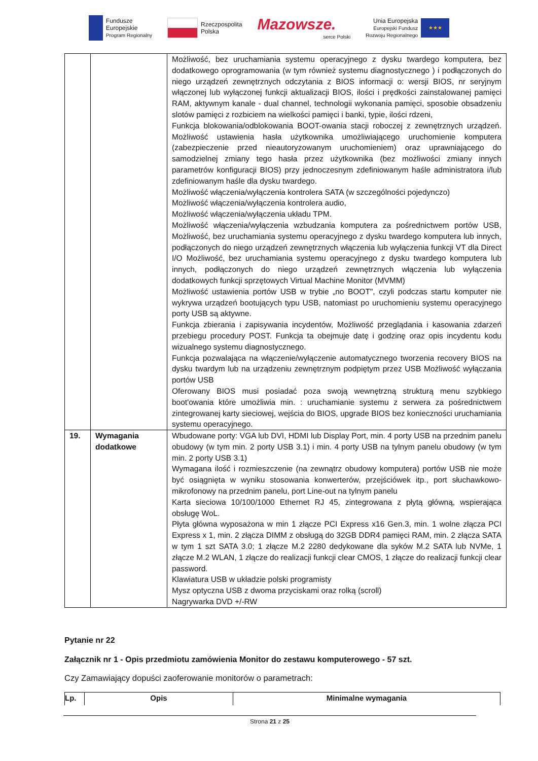Fundusze
Europejskie
Program Regionalny
Rzeczpospolita
Polska
Mazowsze.
serce Polski
Unia Europejska
Europejski Fundusz
Rozwoju Regionalnego
★★★
| | | Możliwość, bez uruchamiania systemu operacyjnego z dysku twardego komputera, bez dodatkowego oprogramowania (w tym również systemu diagnostycznego ) i podłączonych do niego urządzeń zewnętrznych odczytania z BIOS informacji o: wersji BIOS, nr seryjnym włączonej lub wyłączonej funkcji aktualizacji BIOS, ilości i prędkości zainstalowanej pamięci RAM, aktywnym kanale - dual channel, technologii wykonania pamięci, sposobie obsadzeniu slotów pamięci z rozbiciem na wielkości pamięci i banki, typie, ilości rdzeni, Funkcja blokowania/odblokowania BOOT-owania stacji roboczej z zewnętrznych urządzeń. Możliwość ustawienia hasła użytkownika umożliwiającego uruchomienie komputera (zabezpieczenie przed nieautoryzowanym uruchomieniem) oraz uprawniającego do samodzielnej zmiany tego hasła przez użytkownika (bez możliwości zmiany innych parametrów konfiguracji BIOS) przy jednoczesnym zdefiniowanym haśle administratora i/lub zdefiniowanym haśle dla dysku twardego. Możliwość włączenia/wyłączenia kontrolera SATA (w szczególności pojedynczo) Możliwość włączenia/wyłączenia kontrolera audio, Możliwość włączenia/wyłączenia układu TPM. Możliwość włączenia/wyłączenia wzbudzania komputera za pośrednictwem portów USB, Możliwość, bez uruchamiania systemu operacyjnego z dysku twardego komputera lub innych, podłączonych do niego urządzeń zewnętrznych włączenia lub wyłączenia funkcji VT dla Direct I/O Możliwość, bez uruchamiania systemu operacyjnego z dysku twardego komputera lub innych, podłączonych do niego urządzeń zewnętrznych włączenia lub wyłączenia dodatkowych funkcji sprzętowych Virtual Machine Monitor (MVMM) Możliwość ustawienia portów USB w trybie „no BOOT", czyli podczas startu komputer nie wykrywa urządzeń bootujących typu USB, natomiast po uruchomieniu systemu operacyjnego porty USB są aktywne. Funkcja zbierania i zapisywania incydentów, Możliwość przeglądania i kasowania zdarzeń przebiegu procedury POST. Funkcja ta obejmuje datę i godzinę oraz opis incydentu kodu wizualnego systemu diagnostycznego. Funkcja pozwalająca na włączenie/wyłączenie automatycznego tworzenia recovery BIOS na dysku twardym lub na urządzeniu zewnętrznym podpiętym przez USB Możliwość wyłączania portów USB Oferowany BIOS musi posiadać poza swoją wewnętrzną strukturą menu szybkiego boot'owania które umożliwia min. : uruchamianie systemu z serwera za pośrednictwem zintegrowanej karty sieciowej, wejścia do BIOS, upgrade BIOS bez konieczności uruchamiania systemu operacyjnego. |
| 19. | Wymagania dodatkowe | Wbudowane porty: VGA lub DVI, HDMI lub Display Port, min. 4 porty USB na przednim panelu obudowy (w tym min. 2 porty USB 3.1) i min. 4 porty USB na tylnym panelu obudowy (w tym min. 2 porty USB 3.1) Wymagana ilość i rozmieszczenie (na zewnątrz obudowy komputera) portów USB nie może być osiągnięta w wyniku stosowania konwerterów, przejściówek itp., port słuchawkowo-mikrofonowy na przednim panelu, port Line-out na tylnym panelu Karta sieciowa 10/100/1000 Ethernet RJ 45, zintegrowana z płytą główną, wspierająca obsługę WoL. Płyta główna wyposażona w min 1 złącze PCI Express x16 Gen.3, min. 1 wolne złącza PCI Express x 1, min. 2 złącza DIMM z obsługą do 32GB DDR4 pamięci RAM, min. 2 złącza SATA w tym 1 szt SATA 3.0; 1 złącze M.2 2280 dedykowane dla syków M.2 SATA lub NVMe, 1 złącze M.2 WLAN, 1 złącze do realizacji funkcji clear CMOS, 1 złącze do realizacji funkcji clear password. Klawiatura USB w układzie polski programisty Mysz optyczna USB z dwoma przyciskami oraz rolką (scroll) Nagrywarka DVD +/-RW |
Pytanie nr 22
Załącznik nr 1 - Opis przedmiotu zamówienia Monitor do zestawu komputerowego - 57 szt.
Czy Zamawiający dopuści zaoferowanie monitorów o parametrach:
| Lp. | Opis | Minimalne wymagania |
| --- | --- | --- |
Strona 21 z 25